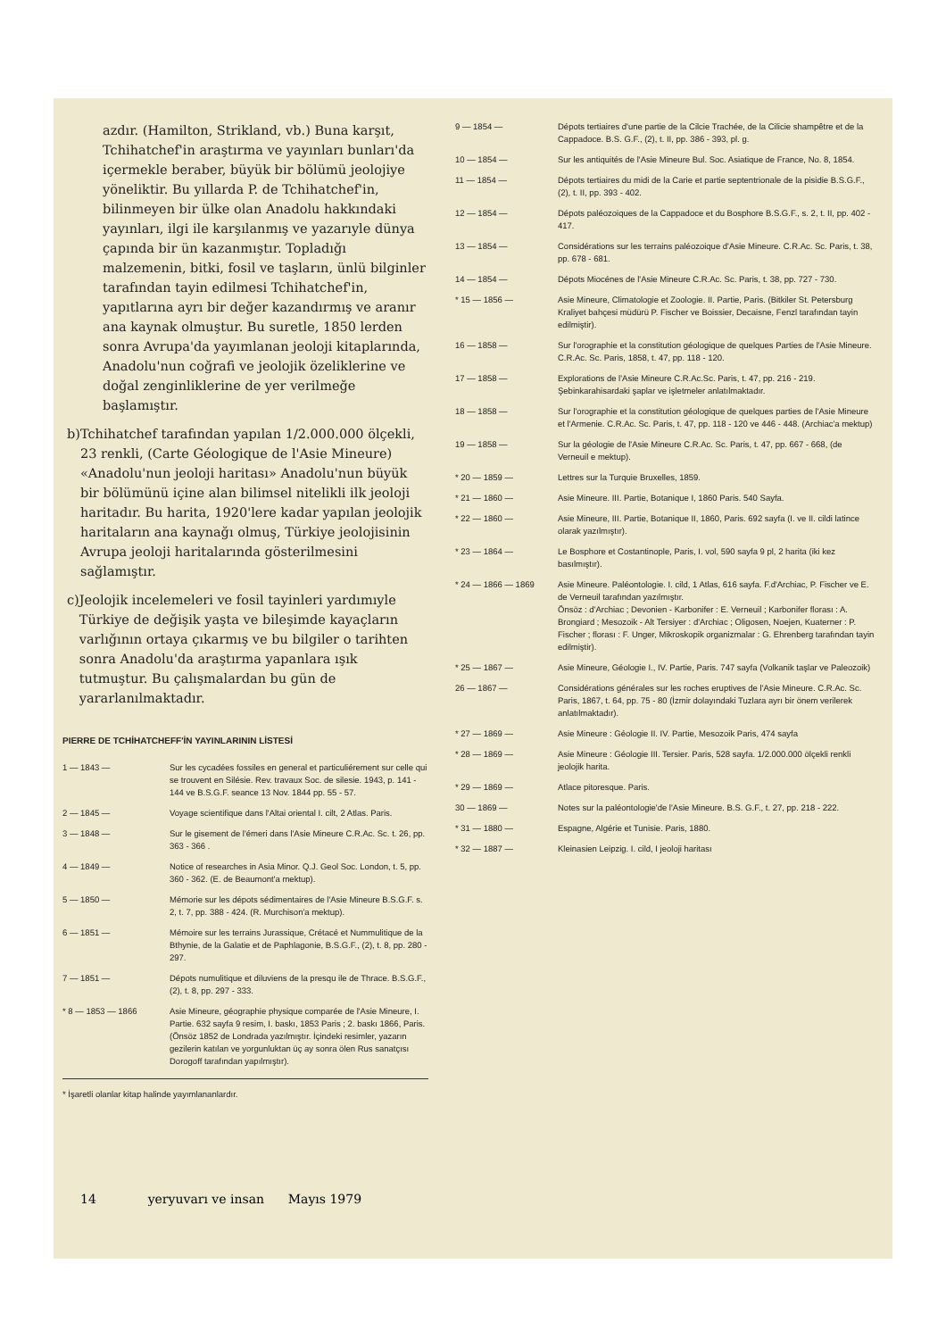azdır. (Hamilton, Strikland, vb.) Buna karşıt, Tchihatchef'in araştırma ve yayınları bunları'da içermekle beraber, büyük bir bölümü jeolojiye yöneliktir. Bu yıllarda P. de Tchihatchef'in, bilinmeyen bir ülke olan Anadolu hakkındaki yayınları, ilgi ile karşılanmış ve yazarıyle dünya çapında bir ün kazanmıştır. Topladığı malzemenin, bitki, fosil ve taşların, ünlü bilginler tarafından tayin edilmesi Tchihatchef'in, yapıtlarına ayrı bir değer kazandırmış ve aranır ana kaynak olmuştur. Bu suretle, 1850 lerden sonra Avrupa'da yayımlanan jeoloji kitaplarında, Anadolu'nun coğrafi ve jeolojik özeliklerine ve doğal zenginliklerine de yer verilmeğe başlamıştır.
b) Tchihatchef tarafından yapılan 1/2.000.000 ölçekli, 23 renkli, (Carte Géologique de l'Asie Mineure) «Anadolu'nun jeoloji haritası» Anadolu'nun büyük bir bölümünü içine alan bilimsel nitelikli ilk jeoloji haritadır. Bu harita, 1920'lere kadar yapılan jeolojik haritaların ana kaynağı olmuş, Türkiye jeolojisinin Avrupa jeoloji haritalarında gösterilmesini sağlamıştır.
c) Jeolojik incelemeleri ve fosil tayinleri yardımıyle Türkiye de değişik yaşta ve bileşimde kayaçların varlığının ortaya çıkarmış ve bu bilgiler o tarihten sonra Anadolu'da araştırma yapanlara ışık tutmuştur. Bu çalışmalardan bu gün de yararlanılmaktadır.
PIERRE DE TCHİHATCHEFF'İN YAYINLARININ LİSTESİ
1 — 1843 — Sur les cycadées fossiles en general et particuliérement sur celle qui se trouvent en Silésie. Rev. travaux Soc. de silesie. 1943, p. 141 - 144 ve B.S.G.F. seance 13 Nov. 1844 pp. 55 - 57.
2 — 1845 — Voyage scientifique dans l'Altai oriental I. cilt, 2 Atlas. Paris.
3 — 1848 — Sur le gisement de l'émeri dans l'Asie Mineure C.R.Ac. Sc. t. 26, pp. 363 - 366 .
4 — 1849 — Notice of researches in Asia Minor. Q.J. Geol Soc. London, t. 5, pp. 360 - 362. (E. de Beaumont'a mektup).
5 — 1850 — Mémorie sur les dépots sédimentaires de l'Asie Mineure B.S.G.F. s. 2, t. 7, pp. 388 - 424. (R. Murchison'a mektup).
6 — 1851 — Mémoire sur les terrains Jurassique, Crétacé et Nummulitique de la Bthynie, de la Galatie et de Paphlagonie, B.S.G.F., (2), t. 8, pp. 280 - 297.
7 — 1851 — Dépots numulitique et diluviens de la presqu ile de Thrace. B.S.G.F., (2), t. 8, pp. 297 - 333.
* 8 — 1853 — 1866 Asie Mineure, géographie physique comparée de l'Asie Mineure, I. Partie. 632 sayfa 9 resim, I. baskı, 1853 Paris ; 2. baskı 1866, Paris. (Önsöz 1852 de Londrada yazılmıştır. İçindeki resimler, yazarın gezilerin katılan ve yorgunluktan üç ay sonra ölen Rus sanatçısı Dorogoff tarafından yapılmıştır).
* İşaretli olanlar kitap halinde yayımlananlardır.
9 — 1854 — Dépots tertiaires d'une partie de la Cilcie Trachée, de la Cilicie shampêtre et de la Cappadoce. B.S. G.F., (2), t. II, pp. 386 - 393, pl. g.
10 — 1854 — Sur les antiquités de l'Asie Mineure Bul. Soc. Asiatique de France, No. 8, 1854.
11 — 1854 — Dépots tertiaires du midi de la Carie et partie septentrionale de la pisidie B.S.G.F., (2), t. II, pp. 393 - 402.
12 — 1854 — Dépots paléozoiques de la Cappadoce et du Bosphore B.S.G.F., s. 2, t. II, pp. 402 - 417.
13 — 1854 — Considérations sur les terrains paléozoique d'Asie Mineure. C.R.Ac. Sc. Paris, t. 38, pp. 678 - 681.
14 — 1854 — Dépots Miocénes de l'Asie Mineure C.R.Ac. Sc. Paris, t. 38, pp. 727 - 730.
* 15 — 1856 — Asie Mineure, Climatologie et Zoologie. II. Partie, Paris. (Bitkiler St. Petersburg Kraliyet bahçesi müdürü P. Fischer ve Boissier, Decaisne, Fenzl tarafından tayin edilmiştir).
16 — 1858 — Sur l'orographie et la constitution géologique de quelques Parties de l'Asie Mineure. C.R.Ac. Sc. Paris, 1858, t. 47, pp. 118 - 120.
17 — 1858 — Explorations de l'Asie Mineure C.R.Ac.Sc. Paris, t. 47, pp. 216 - 219. Şebinkarahisardaki şaplar ve işletmeler anlatılmaktadır.
18 — 1858 — Sur l'orographie et la constitution géologique de quelques parties de l'Asie Mineure et l'Armenie. C.R.Ac. Sc. Paris, t. 47, pp. 118 - 120 ve 446 - 448. (Archiac'a mektup)
19 — 1858 — Sur la géologie de l'Asie Mineure C.R.Ac. Sc. Paris, t. 47, pp. 667 - 668, (de Verneuil e mektup).
* 20 — 1859 — Lettres sur la Turquie Bruxelles, 1859.
* 21 — 1860 — Asie Mineure. III. Partie, Botanique I, 1860 Paris. 540 Sayfa.
* 22 — 1860 — Asie Mineure, III. Partie, Botanique II, 1860, Paris. 692 sayfa (I. ve II. cildi latince olarak yazılmıştır).
* 23 — 1864 — Le Bosphore et Costantinople, Paris, I. vol, 590 sayfa 9 pl, 2 harita (iki kez basılmıştır).
* 24 — 1866 — 1869 Asie Mineure. Paléontologie. I. cild, 1 Atlas, 616 sayfa. F.d'Archiac, P. Fischer ve E. de Verneuil tarafından yazılmıştır.
Önsöz : d'Archiac ; Devonien - Karbonifer : E. Verneuil ; Karbonifer florası : A. Brongiard ; Mesozoik - Alt Tersiyer : d'Archiac ; Oligosen, Noejen, Kuaterner : P. Fischer ; florası : F. Unger, Mikroskopik organizmalar : G. Ehrenberg tarafından tayin edilmiştir).
* 25 — 1867 — Asie Mineure, Géologie I., IV. Partie, Paris. 747 sayfa (Volkanik taşlar ve Paleozoik)
26 — 1867 — Considérations générales sur les roches eruptives de l'Asie Mineure. C.R.Ac. Sc. Paris, 1867, t. 64, pp. 75 - 80 (İzmir dolayındaki Tuzlara ayrı bir önem verilerek anlatılmaktadır).
* 27 — 1869 — Asie Mineure : Géologie II. IV. Partie, Mesozoik Paris, 474 sayfa
* 28 — 1869 — Asie Mineure : Géologie III. Tersier. Paris, 528 sayfa. 1/2.000.000 ölçekli renkli jeolojik harita.
* 29 — 1869 — Atlace pitoresque. Paris.
30 — 1869 — Notes sur la paléontologie'de l'Asie Mineure. B.S. G.F., t. 27, pp. 218 - 222.
* 31 — 1880 — Espagne, Algérie et Tunisie. Paris, 1880.
* 32 — 1887 — Kleinasien Leipzig. I. cild, I jeoloji haritası
14 yeryuvarı ve insan Mayıs 1979